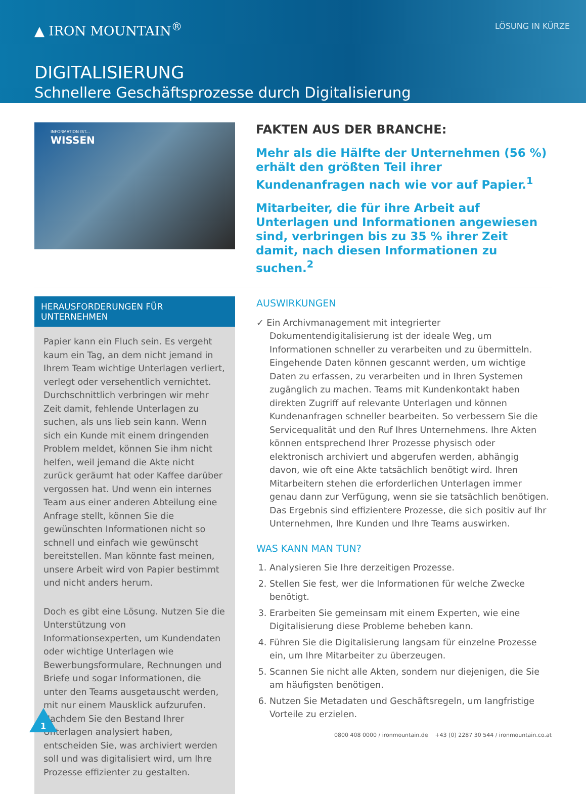▲ IRON MOUNTAIN<sup>®</sup>
LÖSUNG IN KÜRZE
DIGITALISIERUNG
Schnellere Geschäftsprozesse durch Digitalisierung
INFORMATION IST...
WISSEN
FAKTEN AUS DER BRANCHE:
Mehr als die Hälfte der Unternehmen (56 %) erhält den größten Teil ihrer Kundenanfragen nach wie vor auf Papier.<sup>1</sup>
Mitarbeiter, die für ihre Arbeit auf Unterlagen und Informationen angewiesen sind, verbringen bis zu 35 % ihrer Zeit damit, nach diesen Informationen zu suchen.<sup>2</sup>
HERAUSFORDERUNGEN FÜR UNTERNEHMEN
Papier kann ein Fluch sein. Es vergeht kaum ein Tag, an dem nicht jemand in Ihrem Team wichtige Unterlagen verliert, verlegt oder versehentlich vernichtet. Durchschnittlich verbringen wir mehr Zeit damit, fehlende Unterlagen zu suchen, als uns lieb sein kann. Wenn sich ein Kunde mit einem dringenden Problem meldet, können Sie ihm nicht helfen, weil jemand die Akte nicht zurück geräumt hat oder Kaffee darüber vergossen hat. Und wenn ein internes Team aus einer anderen Abteilung eine Anfrage stellt, können Sie die gewünschten Informationen nicht so schnell und einfach wie gewünscht bereitstellen. Man könnte fast meinen, unsere Arbeit wird von Papier bestimmt und nicht anders herum.
Doch es gibt eine Lösung. Nutzen Sie die Unterstützung von Informationsexperten, um Kundendaten oder wichtige Unterlagen wie Bewerbungsformulare, Rechnungen und Briefe und sogar Informationen, die unter den Teams ausgetauscht werden, mit nur einem Mausklick aufzurufen. Nachdem Sie den Bestand Ihrer Unterlagen analysiert haben, entscheiden Sie, was archiviert werden soll und was digitalisiert wird, um Ihre Prozesse effizienter zu gestalten.
AUSWIRKUNGEN
✓ Ein Archivmanagement mit integrierter Dokumentendigitalisierung ist der ideale Weg, um Informationen schneller zu verarbeiten und zu übermitteln. Eingehende Daten können gescannt werden, um wichtige Daten zu erfassen, zu verarbeiten und in Ihren Systemen zugänglich zu machen. Teams mit Kundenkontakt haben direkten Zugriff auf relevante Unterlagen und können Kundenanfragen schneller bearbeiten. So verbessern Sie die Servicequalität und den Ruf Ihres Unternehmens. Ihre Akten können entsprechend Ihrer Prozesse physisch oder elektronisch archiviert und abgerufen werden, abhängig davon, wie oft eine Akte tatsächlich benötigt wird. Ihren Mitarbeitern stehen die erforderlichen Unterlagen immer genau dann zur Verfügung, wenn sie sie tatsächlich benötigen. Das Ergebnis sind effizientere Prozesse, die sich positiv auf Ihr Unternehmen, Ihre Kunden und Ihre Teams auswirken.
WAS KANN MAN TUN?
1. Analysieren Sie Ihre derzeitigen Prozesse.
2. Stellen Sie fest, wer die Informationen für welche Zwecke benötigt.
3. Erarbeiten Sie gemeinsam mit einem Experten, wie eine Digitalisierung diese Probleme beheben kann.
4. Führen Sie die Digitalisierung langsam für einzelne Prozesse ein, um Ihre Mitarbeiter zu überzeugen.
5. Scannen Sie nicht alle Akten, sondern nur diejenigen, die Sie am häufigsten benötigen.
6. Nutzen Sie Metadaten und Geschäftsregeln, um langfristige Vorteile zu erzielen.
1
0800 408 0000 / ironmountain.de +43 (0) 2287 30 544 / ironmountain.co.at